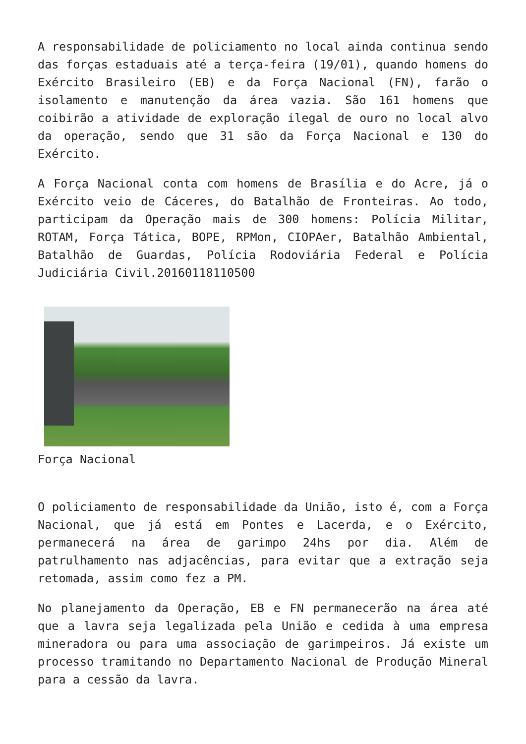A responsabilidade de policiamento no local ainda continua sendo das forças estaduais até a terça-feira (19/01), quando homens do Exército Brasileiro (EB) e da Força Nacional (FN), farão o isolamento e manutenção da área vazia. São 161 homens que coibirão a atividade de exploração ilegal de ouro no local alvo da operação, sendo que 31 são da Força Nacional e 130 do Exército.
A Força Nacional conta com homens de Brasília e do Acre, já o Exército veio de Cáceres, do Batalhão de Fronteiras. Ao todo, participam da Operação mais de 300 homens: Polícia Militar, ROTAM, Força Tática, BOPE, RPMon, CIOPAer, Batalhão Ambiental, Batalhão de Guardas, Polícia Rodoviária Federal e Polícia Judiciária Civil.20160118110500
Força Nacional
O policiamento de responsabilidade da União, isto é, com a Força Nacional, que já está em Pontes e Lacerda, e o Exército, permanecerá na área de garimpo 24hs por dia. Além de patrulhamento nas adjacências, para evitar que a extração seja retomada, assim como fez a PM.
No planejamento da Operação, EB e FN permanecerão na área até que a lavra seja legalizada pela União e cedida à uma empresa mineradora ou para uma associação de garimpeiros. Já existe um processo tramitando no Departamento Nacional de Produção Mineral para a cessão da lavra.